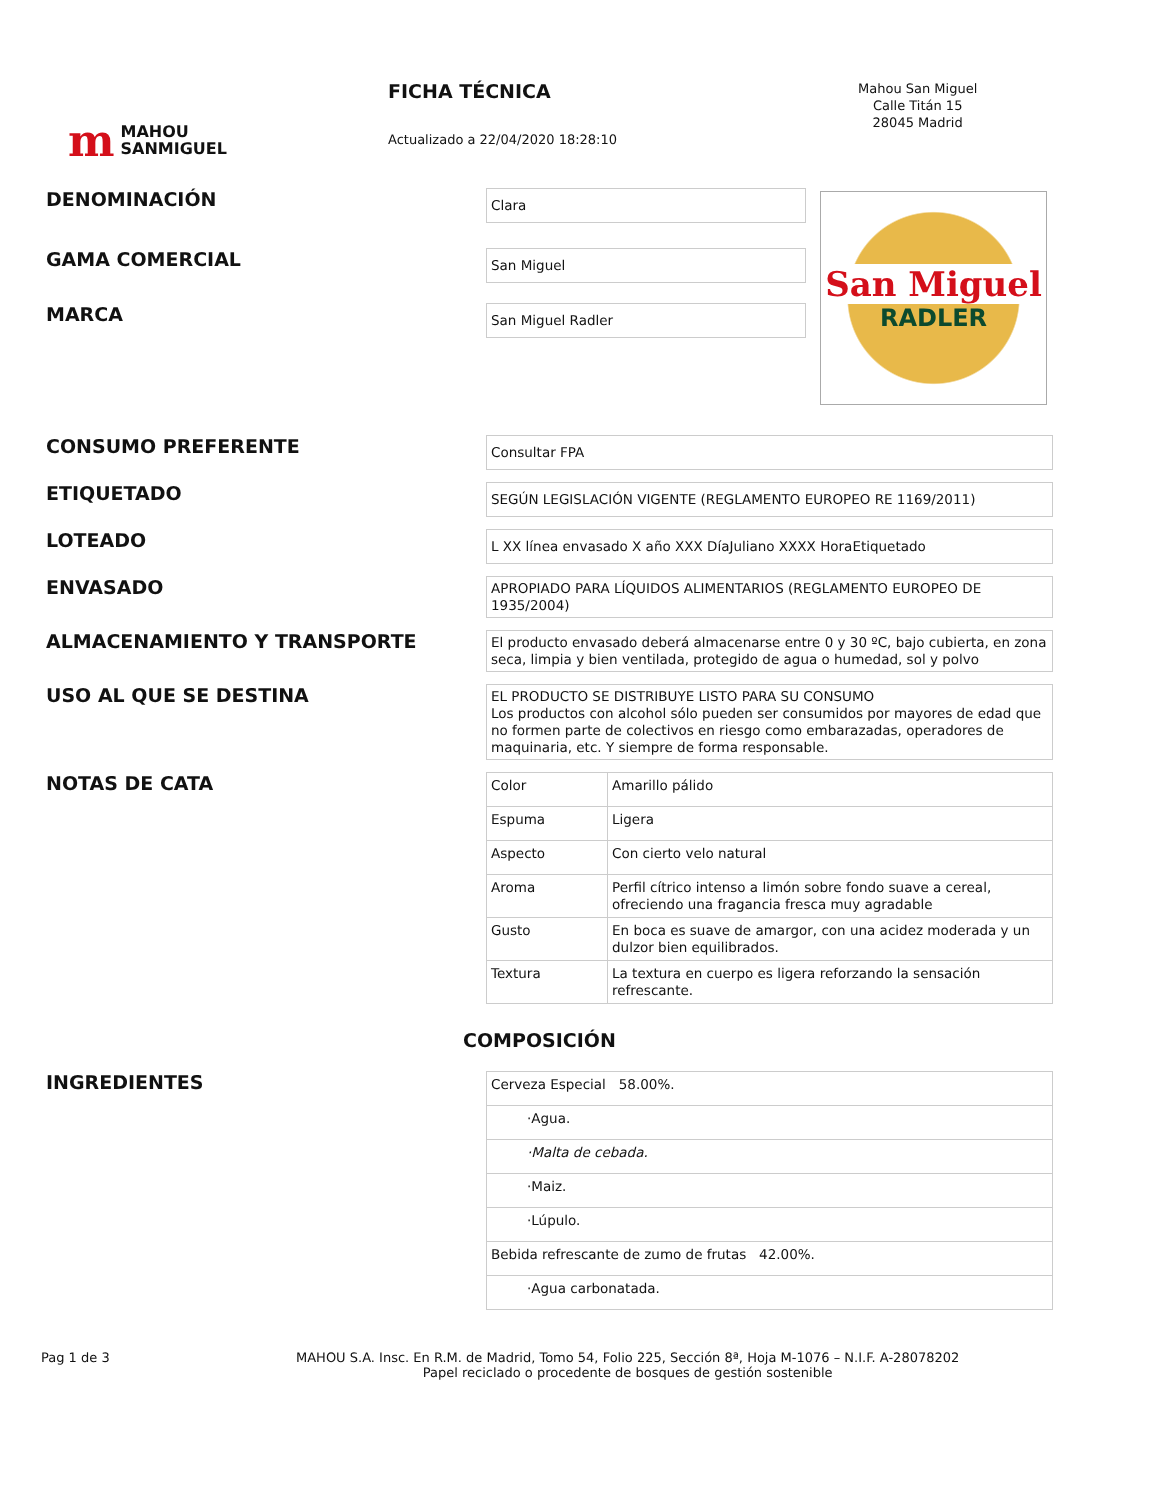m
MAHOU
SANMIGUEL
FICHA TÉCNICA
Actualizado a 22/04/2020 18:28:10
Mahou San Miguel
Calle Titán 15
28045 Madrid
DENOMINACIÓN
Clara
GAMA COMERCIAL
San Miguel
MARCA
San Miguel Radler
San Miguel
RADLER
CONSUMO PREFERENTE
Consultar FPA
ETIQUETADO
SEGÚN LEGISLACIÓN VIGENTE (REGLAMENTO EUROPEO RE 1169/2011)
LOTEADO
L XX línea envasado X año XXX DíaJuliano XXXX HoraEtiquetado
ENVASADO
APROPIADO PARA LÍQUIDOS ALIMENTARIOS (REGLAMENTO EUROPEO DE 1935/2004)
ALMACENAMIENTO Y TRANSPORTE
El producto envasado deberá almacenarse entre 0 y 30 ºC, bajo cubierta, en zona seca, limpia y bien ventilada, protegido de agua o humedad, sol y polvo
USO AL QUE SE DESTINA
EL PRODUCTO SE DISTRIBUYE LISTO PARA SU CONSUMO
Los productos con alcohol sólo pueden ser consumidos por mayores de edad que no formen parte de colectivos en riesgo como embarazadas, operadores de maquinaria, etc. Y siempre de forma responsable.
NOTAS DE CATA
| Color | Amarillo pálido |
| Espuma | Ligera |
| Aspecto | Con cierto velo natural |
| Aroma | Perfil cítrico intenso a limón sobre fondo suave a cereal, ofreciendo una fragancia fresca muy agradable |
| Gusto | En boca es suave de amargor, con una acidez moderada y un dulzor bien equilibrados. |
| Textura | La textura en cuerpo es ligera reforzando la sensación refrescante. |
COMPOSICIÓN
INGREDIENTES
| Cerveza Especial 58.00%. |
| ·Agua. |
| ·Malta de cebada. |
| ·Maiz. |
| ·Lúpulo. |
| Bebida refrescante de zumo de frutas 42.00%. |
| ·Agua carbonatada. |
Pag 1 de 3 MAHOU S.A. Insc. En R.M. de Madrid, Tomo 54, Folio 225, Sección 8ª, Hoja M-1076 – N.I.F. A-28078202
Papel reciclado o procedente de bosques de gestión sostenible